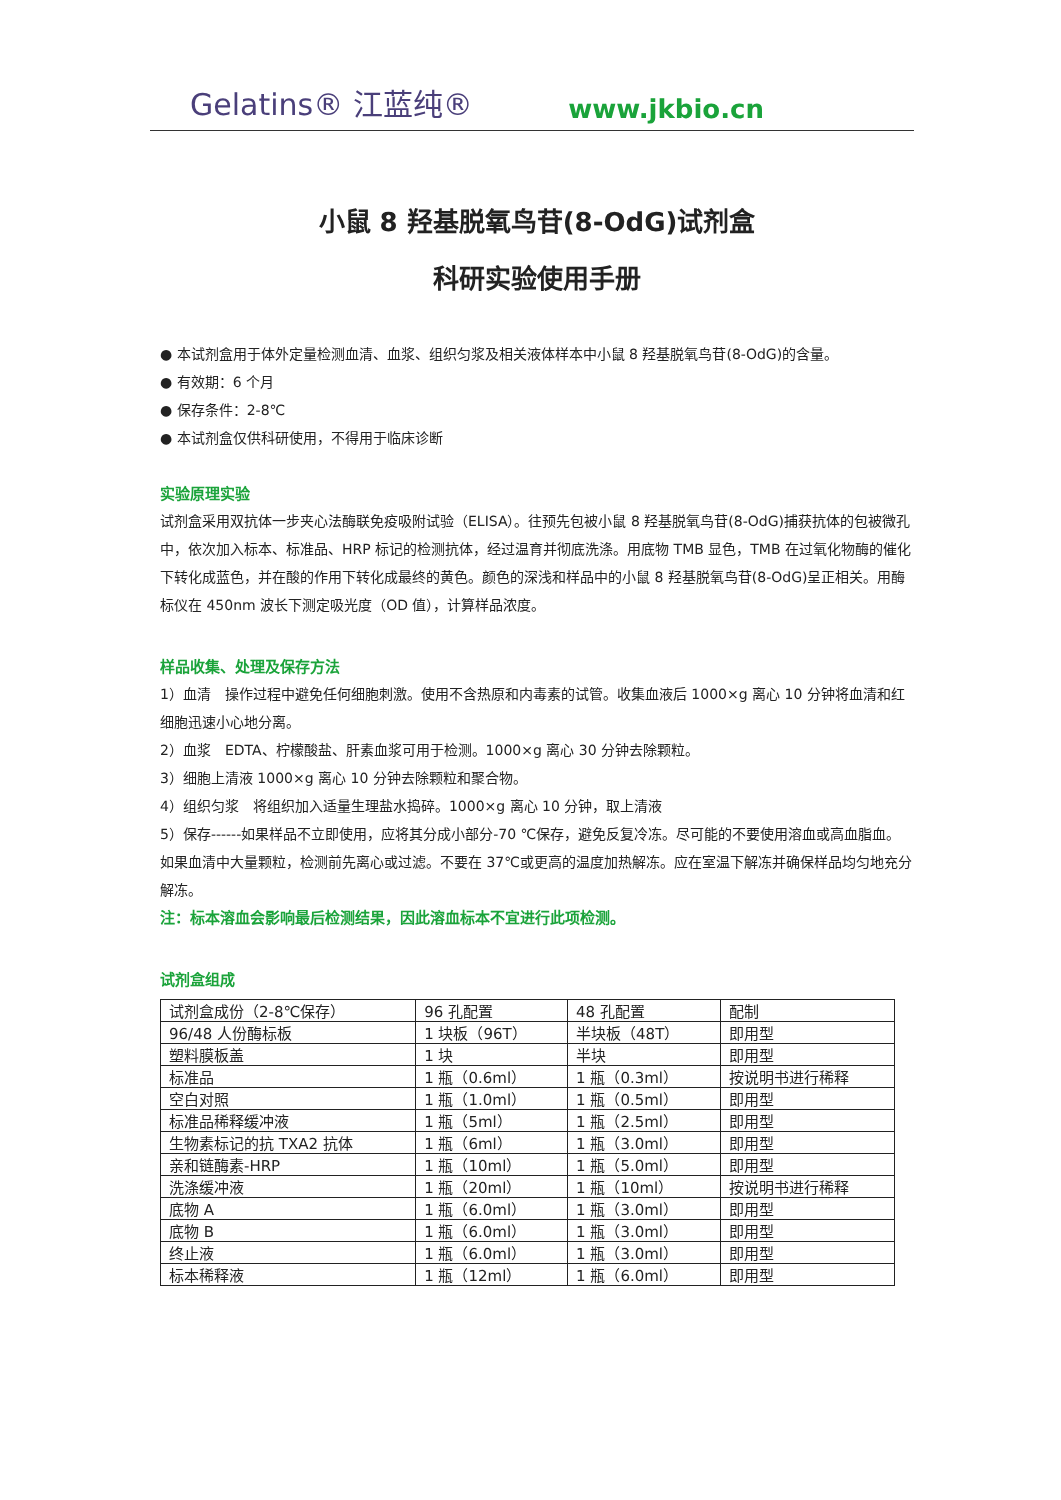Gelatins® 江蓝纯® www.jkbio.cn
小鼠 8 羟基脱氧鸟苷(8-OdG)试剂盒
科研实验使用手册
● 本试剂盒用于体外定量检测血清、血浆、组织匀浆及相关液体样本中小鼠 8 羟基脱氧鸟苷(8-OdG)的含量。
● 有效期：6 个月
● 保存条件：2-8℃
● 本试剂盒仅供科研使用，不得用于临床诊断
实验原理实验
试剂盒采用双抗体一步夹心法酶联免疫吸附试验（ELISA）。往预先包被小鼠 8 羟基脱氧鸟苷(8-OdG)捕获抗体的包被微孔中，依次加入标本、标准品、HRP 标记的检测抗体，经过温育并彻底洗涤。用底物 TMB 显色，TMB 在过氧化物酶的催化下转化成蓝色，并在酸的作用下转化成最终的黄色。颜色的深浅和样品中的小鼠 8 羟基脱氧鸟苷(8-OdG)呈正相关。用酶标仪在 450nm 波长下测定吸光度（OD 值），计算样品浓度。
样品收集、处理及保存方法
1）血清　操作过程中避免任何细胞刺激。使用不含热原和内毒素的试管。收集血液后 1000×g 离心 10 分钟将血清和红细胞迅速小心地分离。
2）血浆　EDTA、柠檬酸盐、肝素血浆可用于检测。1000×g 离心 30 分钟去除颗粒。
3）细胞上清液 1000×g 离心 10 分钟去除颗粒和聚合物。
4）组织匀浆　将组织加入适量生理盐水捣碎。1000×g 离心 10 分钟，取上清液
5）保存------如果样品不立即使用，应将其分成小部分-70 ℃保存，避免反复冷冻。尽可能的不要使用溶血或高血脂血。如果血清中大量颗粒，检测前先离心或过滤。不要在 37℃或更高的温度加热解冻。应在室温下解冻并确保样品均匀地充分解冻。
注：标本溶血会影响最后检测结果，因此溶血标本不宜进行此项检测。
试剂盒组成
| 试剂盒成份（2-8℃保存） | 96 孔配置 | 48 孔配置 | 配制 |
| 96/48 人份酶标板 | 1 块板（96T） | 半块板（48T） | 即用型 |
| 塑料膜板盖 | 1 块 | 半块 | 即用型 |
| 标准品 | 1 瓶（0.6ml） | 1 瓶（0.3ml） | 按说明书进行稀释 |
| 空白对照 | 1 瓶（1.0ml） | 1 瓶（0.5ml） | 即用型 |
| 标准品稀释缓冲液 | 1 瓶（5ml） | 1 瓶（2.5ml） | 即用型 |
| 生物素标记的抗 TXA2 抗体 | 1 瓶（6ml） | 1 瓶（3.0ml） | 即用型 |
| 亲和链酶素-HRP | 1 瓶（10ml） | 1 瓶（5.0ml） | 即用型 |
| 洗涤缓冲液 | 1 瓶（20ml） | 1 瓶（10ml） | 按说明书进行稀释 |
| 底物 A | 1 瓶（6.0ml） | 1 瓶（3.0ml） | 即用型 |
| 底物 B | 1 瓶（6.0ml） | 1 瓶（3.0ml） | 即用型 |
| 终止液 | 1 瓶（6.0ml） | 1 瓶（3.0ml） | 即用型 |
| 标本稀释液 | 1 瓶（12ml） | 1 瓶（6.0ml） | 即用型 |